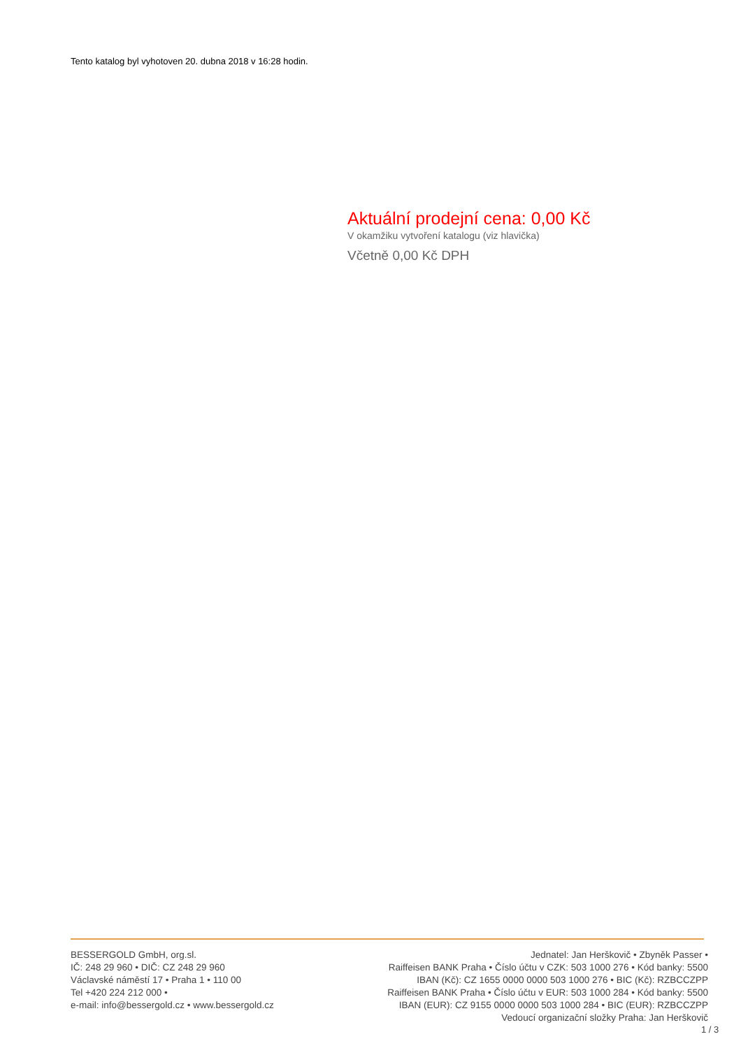Tento katalog byl vyhotoven 20. dubna 2018 v 16:28 hodin.
Aktuální prodejní cena: 0,00 Kč
V okamžiku vytvoření katalogu (viz hlavička)
Včetně 0,00 Kč DPH
BESSERGOLD GmbH, org.sl.
IČ: 248 29 960 • DIČ: CZ 248 29 960
Václavské náměstí 17 • Praha 1 • 110 00
Tel +420 224 212 000 •
e-mail: info@bessergold.cz • www.bessergold.cz
Jednatel: Jan Herškovič • Zbyněk Passer •
Raiffeisen BANK Praha • Číslo účtu v CZK: 503 1000 276 • Kód banky: 5500
IBAN (Kč): CZ 1655 0000 0000 503 1000 276 • BIC (Kč): RZBCCZPP
Raiffeisen BANK Praha • Číslo účtu v EUR: 503 1000 284 • Kód banky: 5500
IBAN (EUR): CZ 9155 0000 0000 503 1000 284 • BIC (EUR): RZBCCZPP
Vedoucí organizační složky Praha: Jan Herškovič
1 / 3